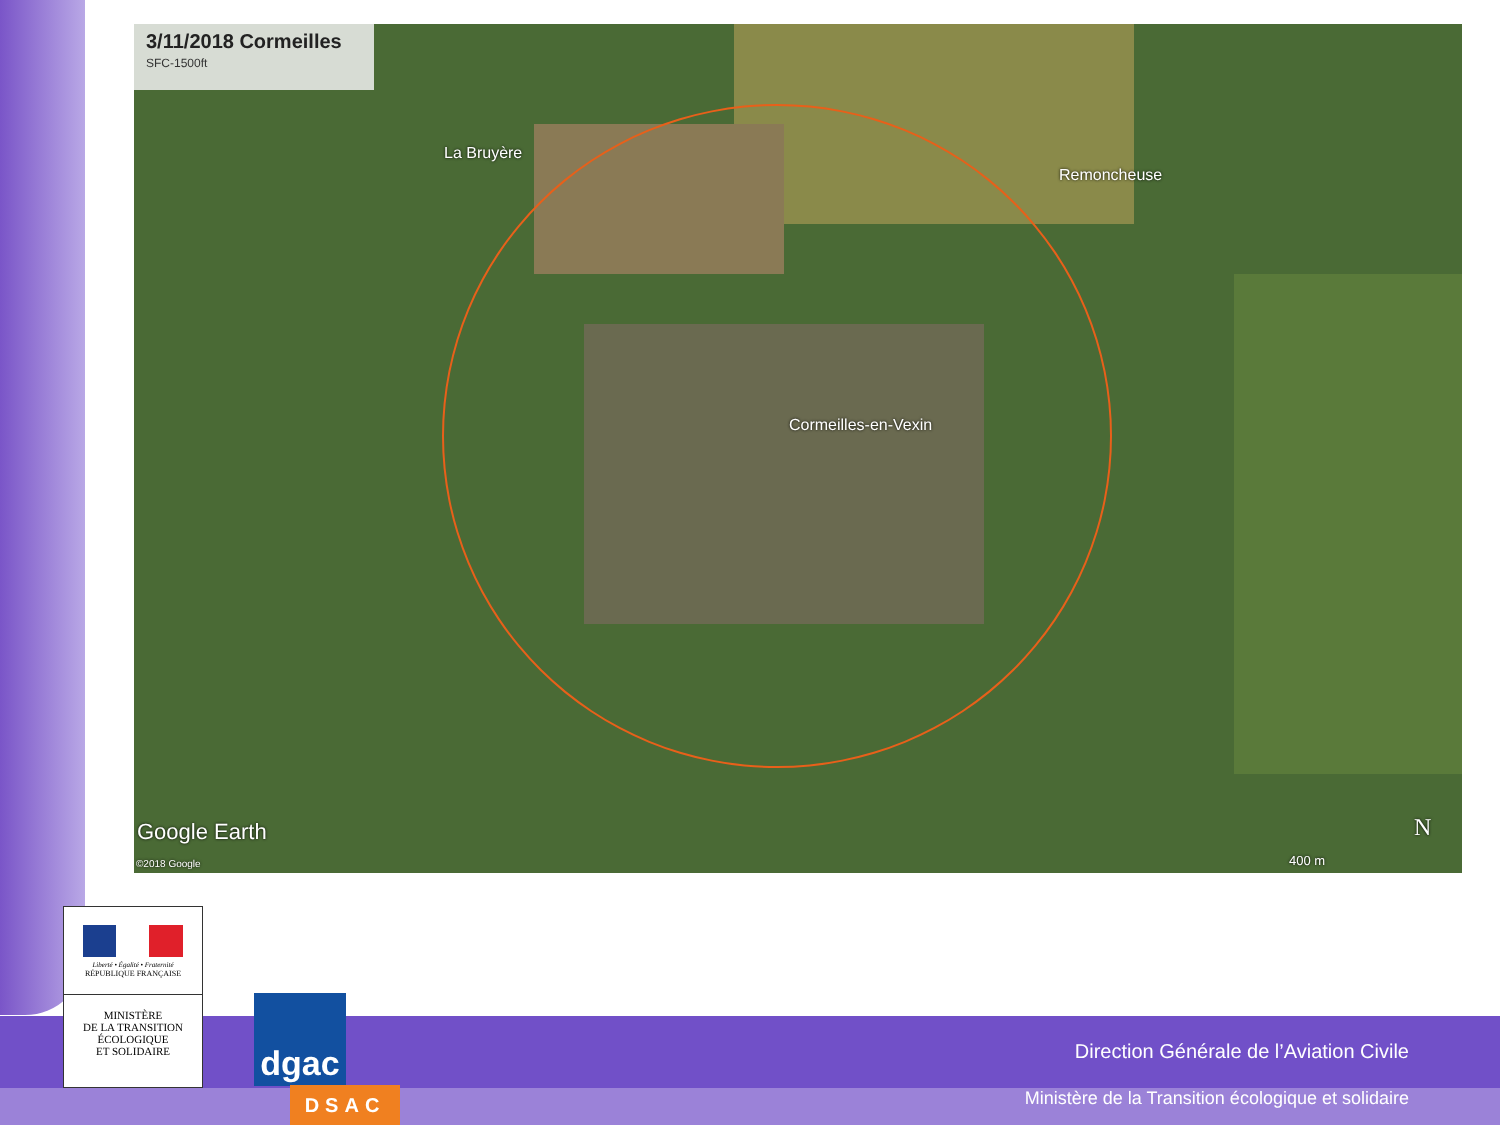3/11/2018 Cormeilles
SFC-1500ft
La Bruyère
Remoncheuse
Cormeilles-en-Vexin
Google Earth
©2018 Google 400 m
N
Direction Générale de l’Aviation Civile
Ministère de la Transition écologique et solidaire
Liberté • Égalité • Fraternité
RÉPUBLIQUE FRANÇAISE
MINISTÈRE
DE LA TRANSITION
ÉCOLOGIQUE
ET SOLIDAIRE
dgac
DSAC